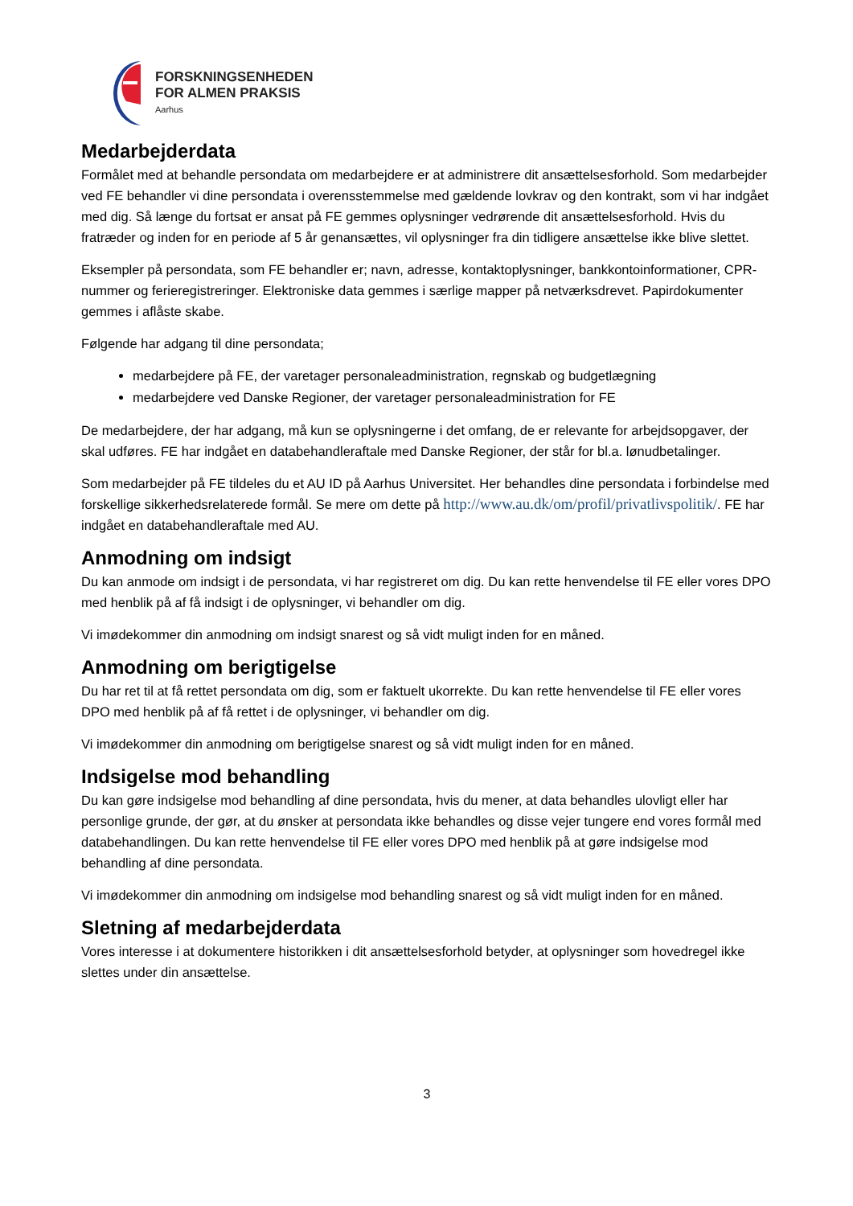FORSKNINGSENHEDEN
FOR ALMEN PRAKSIS
Aarhus
Medarbejderdata
Formålet med at behandle persondata om medarbejdere er at administrere dit ansættelsesforhold. Som medarbejder ved FE behandler vi dine persondata i overensstemmelse med gældende lovkrav og den kontrakt, som vi har indgået med dig. Så længe du fortsat er ansat på FE gemmes oplysninger vedrørende dit ansættelsesforhold. Hvis du fratræder og inden for en periode af 5 år genansættes, vil oplysninger fra din tidligere ansættelse ikke blive slettet.
Eksempler på persondata, som FE behandler er; navn, adresse, kontaktoplysninger, bankkontoinformationer, CPR-nummer og ferieregistreringer. Elektroniske data gemmes i særlige mapper på netværksdrevet. Papirdokumenter gemmes i aflåste skabe.
Følgende har adgang til dine persondata;
medarbejdere på FE, der varetager personaleadministration, regnskab og budgetlægning
medarbejdere ved Danske Regioner, der varetager personaleadministration for FE
De medarbejdere, der har adgang, må kun se oplysningerne i det omfang, de er relevante for arbejdsopgaver, der skal udføres. FE har indgået en databehandleraftale med Danske Regioner, der står for bl.a. lønudbetalinger.
Som medarbejder på FE tildeles du et AU ID på Aarhus Universitet. Her behandles dine persondata i forbindelse med forskellige sikkerhedsrelaterede formål. Se mere om dette på http://www.au.dk/om/profil/privatlivspolitik/. FE har indgået en databehandleraftale med AU.
Anmodning om indsigt
Du kan anmode om indsigt i de persondata, vi har registreret om dig. Du kan rette henvendelse til FE eller vores DPO med henblik på af få indsigt i de oplysninger, vi behandler om dig.
Vi imødekommer din anmodning om indsigt snarest og så vidt muligt inden for en måned.
Anmodning om berigtigelse
Du har ret til at få rettet persondata om dig, som er faktuelt ukorrekte. Du kan rette henvendelse til FE eller vores DPO med henblik på af få rettet i de oplysninger, vi behandler om dig.
Vi imødekommer din anmodning om berigtigelse snarest og så vidt muligt inden for en måned.
Indsigelse mod behandling
Du kan gøre indsigelse mod behandling af dine persondata, hvis du mener, at data behandles ulovligt eller har personlige grunde, der gør, at du ønsker at persondata ikke behandles og disse vejer tungere end vores formål med databehandlingen. Du kan rette henvendelse til FE eller vores DPO med henblik på at gøre indsigelse mod behandling af dine persondata.
Vi imødekommer din anmodning om indsigelse mod behandling snarest og så vidt muligt inden for en måned.
Sletning af medarbejderdata
Vores interesse i at dokumentere historikken i dit ansættelsesforhold betyder, at oplysninger som hovedregel ikke slettes under din ansættelse.
3